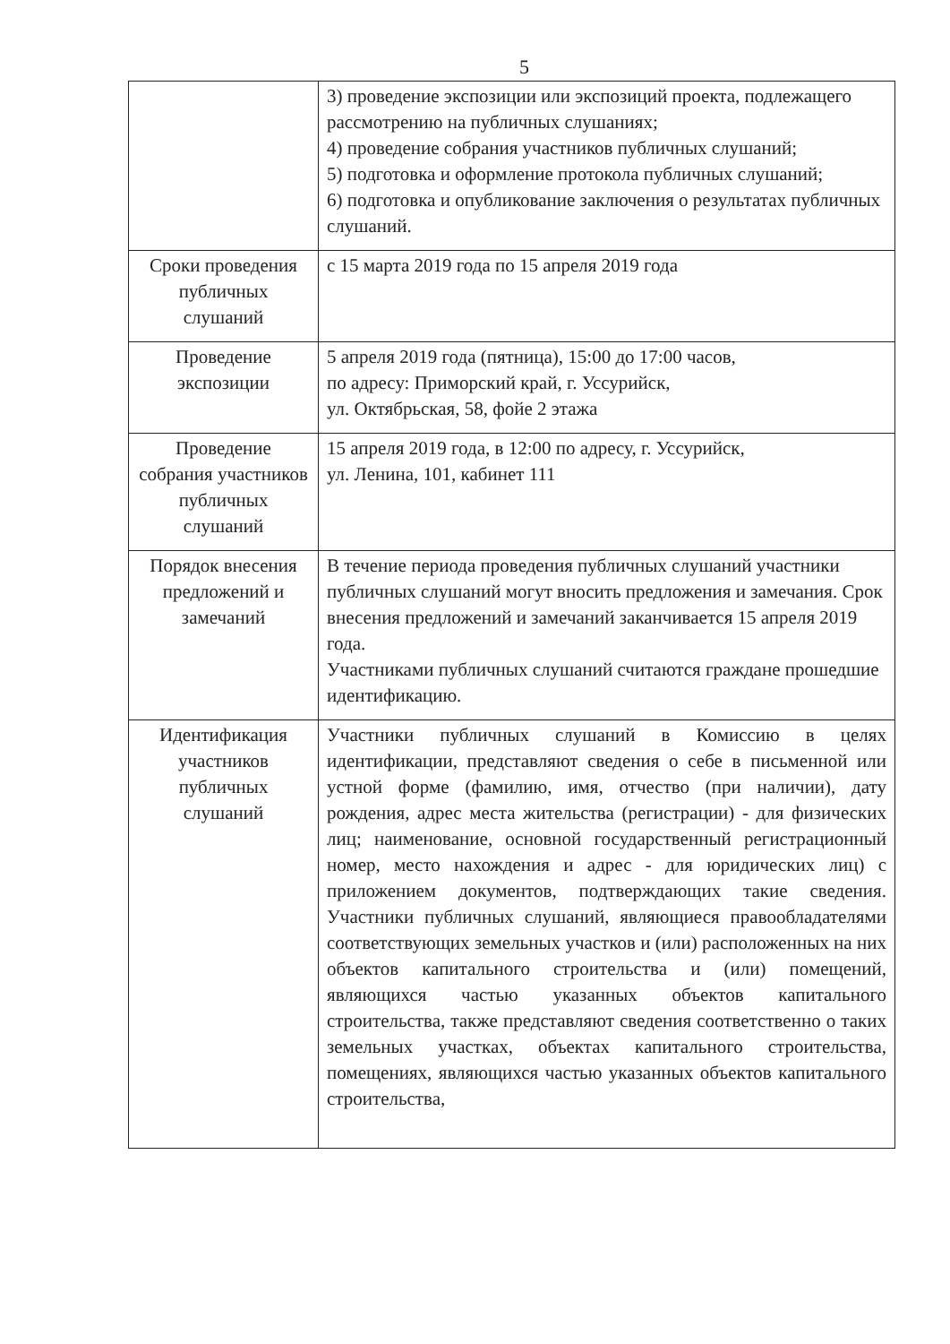5
| | 3) проведение экспозиции или экспозиций проекта, подлежащего рассмотрению на публичных слушаниях; 4) проведение собрания участников публичных слушаний; 5) подготовка и оформление протокола публичных слушаний; 6) подготовка и опубликование заключения о результатах публичных слушаний. |
| Сроки проведения публичных слушаний | с 15 марта 2019 года по 15 апреля 2019 года |
| Проведение экспозиции | 5 апреля 2019 года (пятница), 15:00 до 17:00 часов, по адресу: Приморский край, г. Уссурийск, ул. Октябрьская, 58, фойе 2 этажа |
| Проведение собрания участников публичных слушаний | 15 апреля 2019 года, в 12:00 по адресу, г. Уссурийск, ул. Ленина, 101, кабинет 111 |
| Порядок внесения предложений и замечаний | В течение периода проведения публичных слушаний участники публичных слушаний могут вносить предложения и замечания. Срок внесения предложений и замечаний заканчивается 15 апреля 2019 года. Участниками публичных слушаний считаются граждане прошедшие идентификацию. |
| Идентификация участников публичных слушаний | Участники публичных слушаний в Комиссию в целях идентификации, представляют сведения о себе в письменной или устной форме (фамилию, имя, отчество (при наличии), дату рождения, адрес места жительства (регистрации) - для физических лиц; наименование, основной государственный регистрационный номер, место нахождения и адрес - для юридических лиц) с приложением документов, подтверждающих такие сведения. Участники публичных слушаний, являющиеся правообладателями соответствующих земельных участков и (или) расположенных на них объектов капитального строительства и (или) помещений, являющихся частью указанных объектов капитального строительства, также представляют сведения соответственно о таких земельных участках, объектах капитального строительства, помещениях, являющихся частью указанных объектов капитального строительства, |